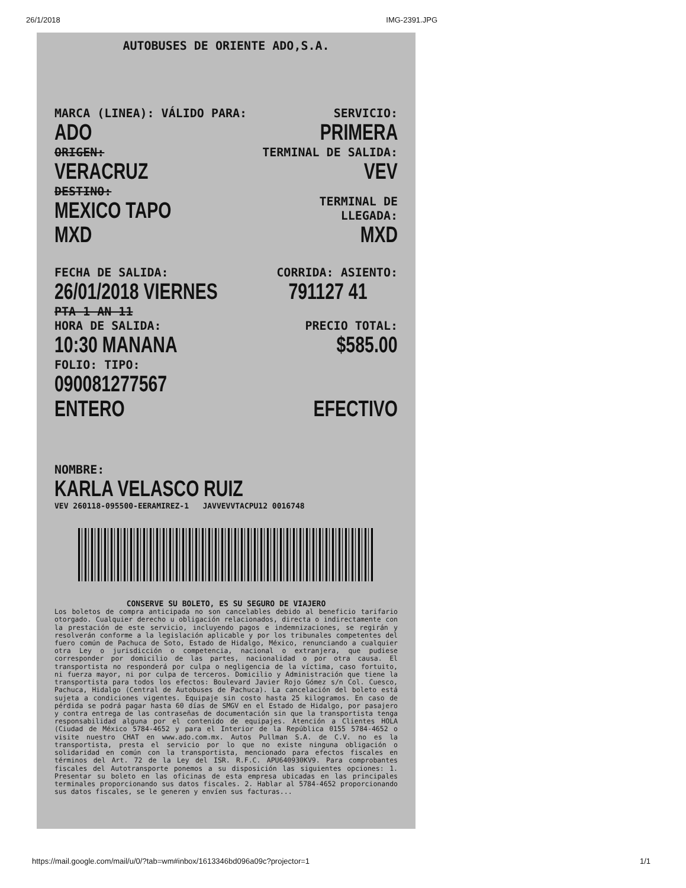26/1/2018 IMG-2391.JPG
AUTOBUSES DE ORIENTE ADO,S.A.
MARCA (LINEA): VÁLIDO PARA:
ADO
SERVICIO:
PRIMERA
ORIGEN:
VERACRUZ
TERMINAL DE SALIDA:
VEV
DESTINO:
MEXICO TAPO MXD
TERMINAL DE LLEGADA:
MXD
FECHA DE SALIDA:
26/01/2018 VIERNES
CORRIDA: ASIENTO:
791127 41
PTA 1 AN 11
HORA DE SALIDA:
10:30 MANANA
PRECIO TOTAL:
$585.00
FOLIO: TIPO:
090081277567 ENTERO
EFECTIVO
NOMBRE:
KARLA VELASCO RUIZ
VEV 260118-095500-EERAMIREZ-1 JAVVEVVTACPU12 0016748
CONSERVE SU BOLETO, ES SU SEGURO DE VIAJERO
Los boletos de compra anticipada no son cancelables debido al beneficio tarifario otorgado. Cualquier derecho u obligación relacionados, directa o indirectamente con la prestación de este servicio, incluyendo pagos e indemnizaciones, se regirán y resolverán conforme a la legislación aplicable y por los tribunales competentes del fuero común de Pachuca de Soto, Estado de Hidalgo, México, renunciando a cualquier otra Ley o jurisdicción o competencia, nacional o extranjera, que pudiese corresponder por domicilio de las partes, nacionalidad o por otra causa. El transportista no responderá por culpa o negligencia de la víctima, caso fortuito, ni fuerza mayor, ni por culpa de terceros. Domicilio y Administración que tiene la transportista para todos los efectos: Boulevard Javier Rojo Gómez s/n Col. Cuesco, Pachuca, Hidalgo (Central de Autobuses de Pachuca). La cancelación del boleto está sujeta a condiciones vigentes. Equipaje sin costo hasta 25 kilogramos. En caso de pérdida se podrá pagar hasta 60 días de SMGV en el Estado de Hidalgo, por pasajero y contra entrega de las contraseñas de documentación sin que la transportista tenga responsabilidad alguna por el contenido de equipajes. Atención a Clientes HOLA (Ciudad de México 5784-4652 y para el Interior de la República 0155 5784-4652 o visite nuestro CHAT en www.ado.com.mx. Autos Pullman S.A. de C.V. no es la transportista, presta el servicio por lo que no existe ninguna obligación o solidaridad en común con la transportista, mencionado para efectos fiscales en términos del Art. 72 de la Ley del ISR. R.F.C. APU640930KV9. Para comprobantes fiscales del Autotransporte ponemos a su disposición las siguientes opciones: 1. Presentar su boleto en las oficinas de esta empresa ubicadas en las principales terminales proporcionando sus datos fiscales. 2. Hablar al 5784-4652 proporcionando sus datos fiscales, se le generen y envíen sus facturas...
https://mail.google.com/mail/u/0/?tab=wm#inbox/1613346bd096a09c?projector=1 1/1